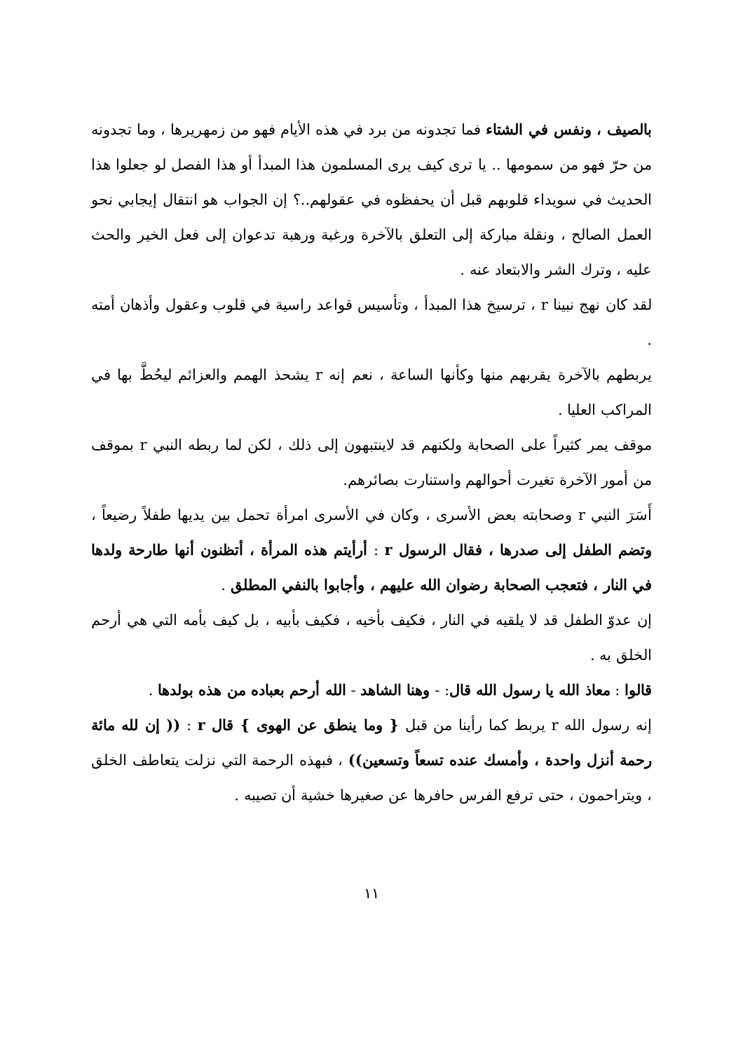بالصيف ، ونفس في الشتاء فما تجدونه من برد في هذه الأيام فهو من زمهريرها ، وما تجدونه من حرّ فهو من سمومها .. يا ترى كيف يرى المسلمون هذا المبدأ أو هذا الفصل لو جعلوا هذا الحديث في سويداء قلوبهم قبل أن يحفظوه في عقولهم..؟ إن الجواب هو انتقال إيجابي نحو العمل الصالح ، ونقلة مباركة إلى التعلق بالآخرة ورغبة ورهبة تدعوان إلى فعل الخير والحث عليه ، وترك الشر والابتعاد عنه .
لقد كان نهج نبينا r ، ترسيخ هذا المبدأ ، وتأسيس قواعد راسية في قلوب وعقول وأذهان أمته .
يربطهم بالآخرة يقربهم منها وكأنها الساعة ، نعم إنه r يشحذ الهمم والعزائم ليحُطَّ بها في المراكب العليا .
موقف يمر كثيراً على الصحابة ولكنهم قد لاينتبهون إلى ذلك ، لكن لما ربطه النبي r بموقف من أمور الآخرة تغيرت أحوالهم واستنارت بصائرهم.
أَسَرَ النبي r وصحابته بعض الأسرى ، وكان في الأسرى امرأة تحمل بين يديها طفلاً رضيعاً ، وتضم الطفل إلى صدرها ، فقال الرسول r : أرأيتم هذه المرأة ، أتظنون أنها طارحة ولدها في النار ، فتعجب الصحابة رضوان الله عليهم ، وأجابوا بالنفي المطلق .
إن عدوّ الطفل قد لا يلقيه في النار ، فكيف بأخيه ، فكيف بأبيه ، بل كيف بأمه التي هي أرحم الخلق به .
قالوا : معاذ الله يا رسول الله قال: - وهنا الشاهد - الله أرحم بعباده من هذه بولدها .
إنه رسول الله r يربط كما رأينا من قبل { وما ينطق عن الهوى } قال r : (( إن لله مائة رحمة أنزل واحدة ، وأمسك عنده تسعاً وتسعين)) ، فبهذه الرحمة التي نزلت يتعاطف الخلق ، ويتراحمون ، حتى ترفع الفرس حافرها عن صغيرها خشية أن تصيبه .
١١